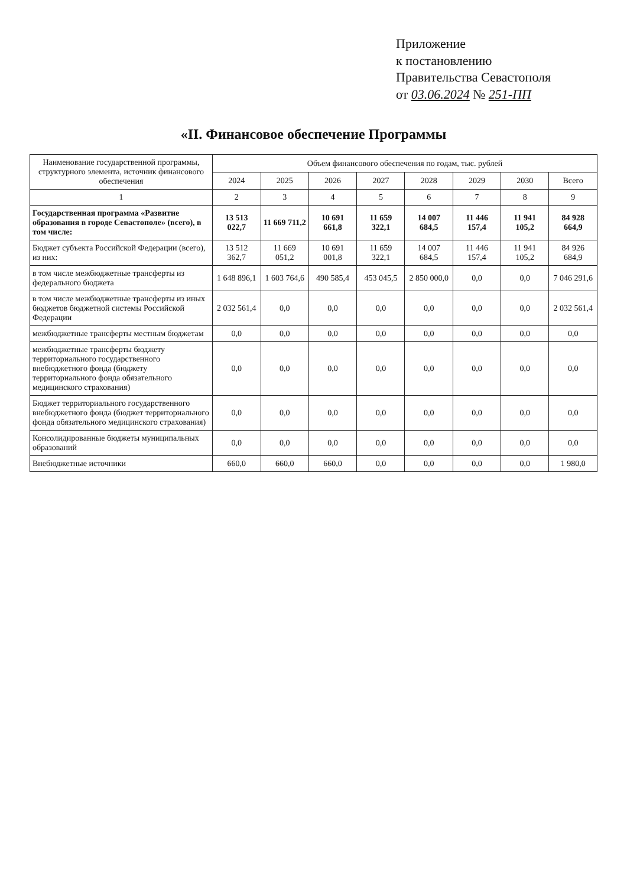Приложение
к постановлению
Правительства Севастополя
от 03.06.2024 № 251-ПП
«II. Финансовое обеспечение Программы
| Наименование государственной программы, структурного элемента, источник финансового обеспечения | Объем финансового обеспечения по годам, тыс. рублей | | | | | | | |
| --- | --- | --- | --- | --- | --- | --- | --- | --- |
| | 2024 | 2025 | 2026 | 2027 | 2028 | 2029 | 2030 | Всего |
| 1 | 2 | 3 | 4 | 5 | 6 | 7 | 8 | 9 |
| Государственная программа «Развитие образования в городе Севастополе» (всего), в том числе: | 13 513 022,7 | 11 669 711,2 | 10 691 661,8 | 11 659 322,1 | 14 007 684,5 | 11 446 157,4 | 11 941 105,2 | 84 928 664,9 |
| Бюджет субъекта Российской Федерации (всего), из них: | 13 512 362,7 | 11 669 051,2 | 10 691 001,8 | 11 659 322,1 | 14 007 684,5 | 11 446 157,4 | 11 941 105,2 | 84 926 684,9 |
| в том числе межбюджетные трансферты из федерального бюджета | 1 648 896,1 | 1 603 764,6 | 490 585,4 | 453 045,5 | 2 850 000,0 | 0,0 | 0,0 | 7 046 291,6 |
| в том числе межбюджетные трансферты из иных бюджетов бюджетной системы Российской Федерации | 2 032 561,4 | 0,0 | 0,0 | 0,0 | 0,0 | 0,0 | 0,0 | 2 032 561,4 |
| межбюджетные трансферты местным бюджетам | 0,0 | 0,0 | 0,0 | 0,0 | 0,0 | 0,0 | 0,0 | 0,0 |
| межбюджетные трансферты бюджету территориального государственного внебюджетного фонда (бюджету территориального фонда обязательного медицинского страхования) | 0,0 | 0,0 | 0,0 | 0,0 | 0,0 | 0,0 | 0,0 | 0,0 |
| Бюджет территориального государственного внебюджетного фонда (бюджет территориального фонда обязательного медицинского страхования) | 0,0 | 0,0 | 0,0 | 0,0 | 0,0 | 0,0 | 0,0 | 0,0 |
| Консолидированные бюджеты муниципальных образований | 0,0 | 0,0 | 0,0 | 0,0 | 0,0 | 0,0 | 0,0 | 0,0 |
| Внебюджетные источники | 660,0 | 660,0 | 660,0 | 0,0 | 0,0 | 0,0 | 0,0 | 1 980,0 |